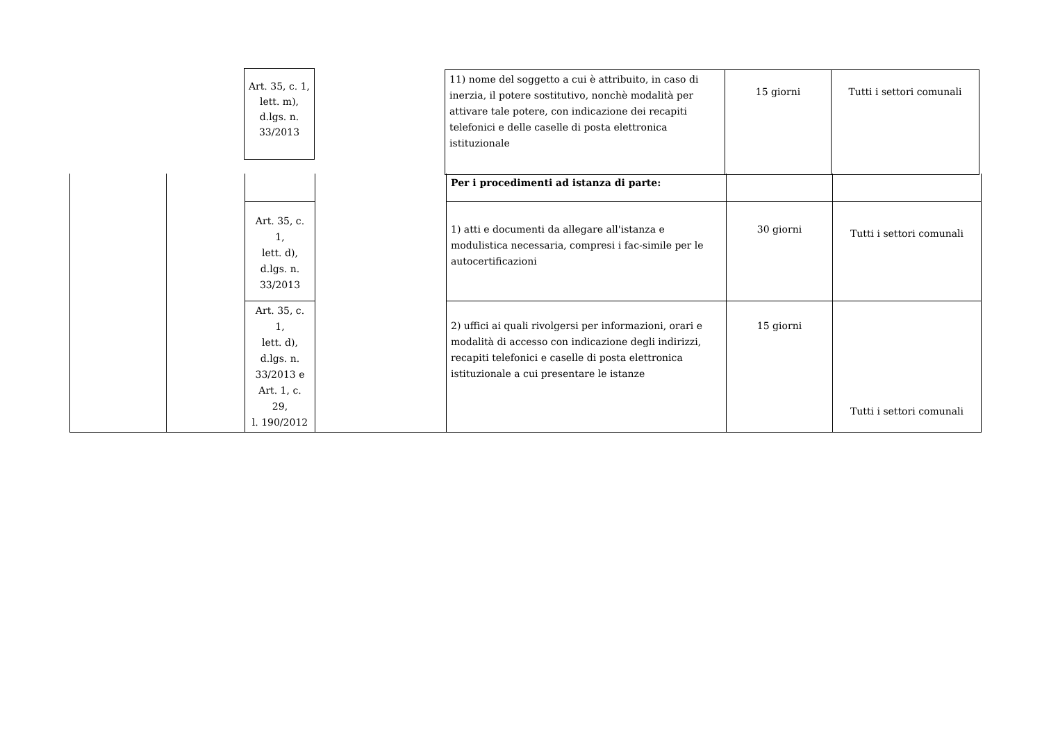Art. 35, c. 1,
lett. m),
d.lgs. n.
33/2013
| 11) nome del soggetto a cui è attribuito, in caso di inerzia, il potere sostitutivo, nonchè modalità per attivare tale potere, con indicazione dei recapiti telefonici e delle caselle di posta elettronica istituzionale | 15 giorni | Tutti i settori comunali |
| | | | | Per i procedimenti ad istanza di parte: | | |
| | | Art. 35, c. 1, lett. d), d.lgs. n. 33/2013 | | 1) atti e documenti da allegare all'istanza e modulistica necessaria, compresi i fac-simile per le autocertificazioni | 30 giorni | Tutti i settori comunali |
| | | Art. 35, c. 1, lett. d), d.lgs. n. 33/2013 e Art. 1, c. 29, l. 190/2012 | | 2) uffici ai quali rivolgersi per informazioni, orari e modalità di accesso con indicazione degli indirizzi, recapiti telefonici e caselle di posta elettronica istituzionale a cui presentare le istanze | 15 giorni | Tutti i settori comunali |